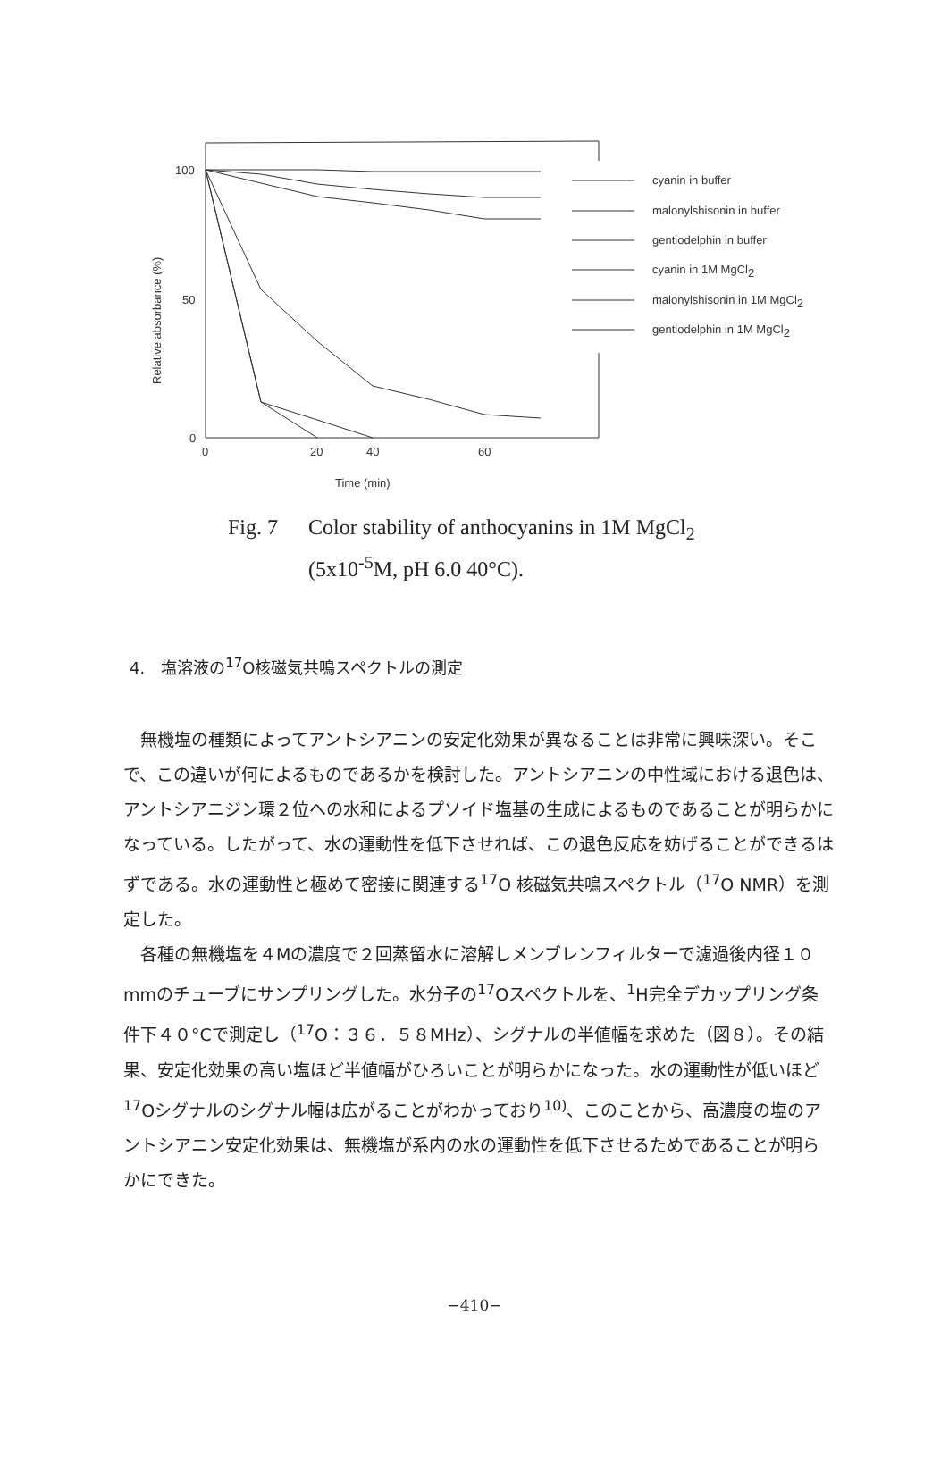100
50
0
0
20
40
60
Time (min)
Relative absorbance (%)
cyanin in buffer
malonylshisonin in buffer
gentiodelphin in buffer
cyanin in 1M MgCl2
malonylshisonin in 1M MgCl2
gentiodelphin in 1M MgCl2
Fig. 7 Color stability of anthocyanins in 1M MgCl<sub>2</sub>
(5x10<sup>-5</sup>M, pH 6.0 40°C).
4.　塩溶液の<sup>17</sup>O核磁気共鳴スペクトルの測定
無機塩の種類によってアントシアニンの安定化効果が異なることは非常に興味深い。そこで、この違いが何によるものであるかを検討した。アントシアニンの中性域における退色は、アントシアニジン環２位への水和によるプソイド塩基の生成によるものであることが明らかになっている。したがって、水の運動性を低下させれば、この退色反応を妨げることができるはずである。水の運動性と極めて密接に関連する<sup>17</sup>O 核磁気共鳴スペクトル（<sup>17</sup>O NMR）を測定した。
各種の無機塩を４Mの濃度で２回蒸留水に溶解しメンブレンフィルターで濾過後内径１０mmのチューブにサンプリングした。水分子の<sup>17</sup>Oスペクトルを、<sup>1</sup>H完全デカップリング条件下４０°Cで測定し（<sup>17</sup>O：３６．５８MHz）、シグナルの半値幅を求めた（図８）。その結果、安定化効果の高い塩ほど半値幅がひろいことが明らかになった。水の運動性が低いほど<sup>17</sup>Oシグナルのシグナル幅は広がることがわかっており<sup>10)</sup>、このことから、高濃度の塩のアントシアニン安定化効果は、無機塩が系内の水の運動性を低下させるためであることが明らかにできた。
−410−